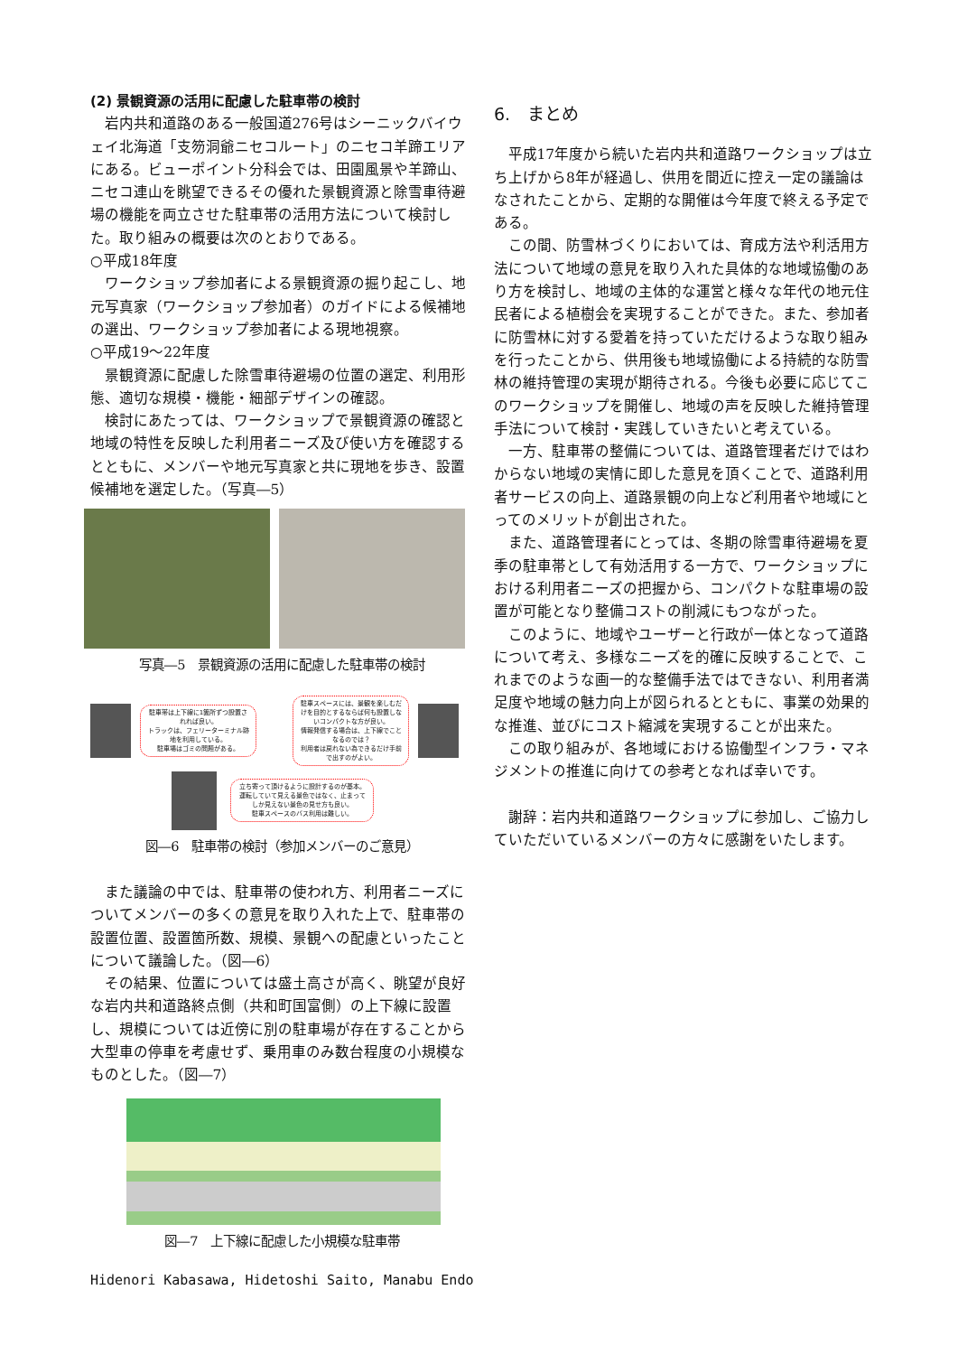(2) 景観資源の活用に配慮した駐車帯の検討
岩内共和道路のある一般国道276号はシーニックバイウェイ北海道「支笏洞爺ニセコルート」のニセコ羊蹄エリアにある。ビューポイント分科会では、田園風景や羊蹄山、ニセコ連山を眺望できるその優れた景観資源と除雪車待避場の機能を両立させた駐車帯の活用方法について検討した。取り組みの概要は次のとおりである。
○平成18年度
ワークショップ参加者による景観資源の掘り起こし、地元写真家（ワークショップ参加者）のガイドによる候補地の選出、ワークショップ参加者による現地視察。
○平成19～22年度
景観資源に配慮した除雪車待避場の位置の選定、利用形態、適切な規模・機能・細部デザインの確認。
検討にあたっては、ワークショップで景観資源の確認と地域の特性を反映した利用者ニーズ及び使い方を確認するとともに、メンバーや地元写真家と共に現地を歩き、設置候補地を選定した。（写真―5）
写真―5　景観資源の活用に配慮した駐車帯の検討
駐車帯は上下線に1箇所ずつ設置されれば良い。
トラックは、フェリーターミナル跡地を利用している。
駐車場はゴミの問題がある。
駐車スペースには、景観を楽しむだけを目的とするならば何も設置しないコンパクトな方が良い。
情報発信する場合は、上下線でことなるのでは？
利用者は戻れない為できるだけ手前で出すのがよい。
立ち寄って頂けるように設計するのが基本。運転していて見える景色ではなく、止まってしか見えない景色の見せ方も良い。
駐車スペースのバス利用は難しい。
図―6　駐車帯の検討（参加メンバーのご意見）
また議論の中では、駐車帯の使われ方、利用者ニーズについてメンバーの多くの意見を取り入れた上で、駐車帯の設置位置、設置箇所数、規模、景観への配慮といったことについて議論した。（図―6）
その結果、位置については盛土高さが高く、眺望が良好な岩内共和道路終点側（共和町国富側）の上下線に設置し、規模については近傍に別の駐車場が存在することから大型車の停車を考慮せず、乗用車のみ数台程度の小規模なものとした。（図―7）
図―7　上下線に配慮した小規模な駐車帯
Hidenori Kabasawa, Hidetoshi Saito, Manabu Endo
6.　まとめ
平成17年度から続いた岩内共和道路ワークショップは立ち上げから8年が経過し、供用を間近に控え一定の議論はなされたことから、定期的な開催は今年度で終える予定である。
この間、防雪林づくりにおいては、育成方法や利活用方法について地域の意見を取り入れた具体的な地域協働のあり方を検討し、地域の主体的な運営と様々な年代の地元住民者による植樹会を実現することができた。また、参加者に防雪林に対する愛着を持っていただけるような取り組みを行ったことから、供用後も地域協働による持続的な防雪林の維持管理の実現が期待される。今後も必要に応じてこのワークショップを開催し、地域の声を反映した維持管理手法について検討・実践していきたいと考えている。
一方、駐車帯の整備については、道路管理者だけではわからない地域の実情に即した意見を頂くことで、道路利用者サービスの向上、道路景観の向上など利用者や地域にとってのメリットが創出された。
また、道路管理者にとっては、冬期の除雪車待避場を夏季の駐車帯として有効活用する一方で、ワークショップにおける利用者ニーズの把握から、コンパクトな駐車場の設置が可能となり整備コストの削減にもつながった。
このように、地域やユーザーと行政が一体となって道路について考え、多様なニーズを的確に反映することで、これまでのような画一的な整備手法ではできない、利用者満足度や地域の魅力向上が図られるとともに、事業の効果的な推進、並びにコスト縮減を実現することが出来た。
この取り組みが、各地域における協働型インフラ・マネジメントの推進に向けての参考となれば幸いです。
謝辞：岩内共和道路ワークショップに参加し、ご協力していただいているメンバーの方々に感謝をいたします。